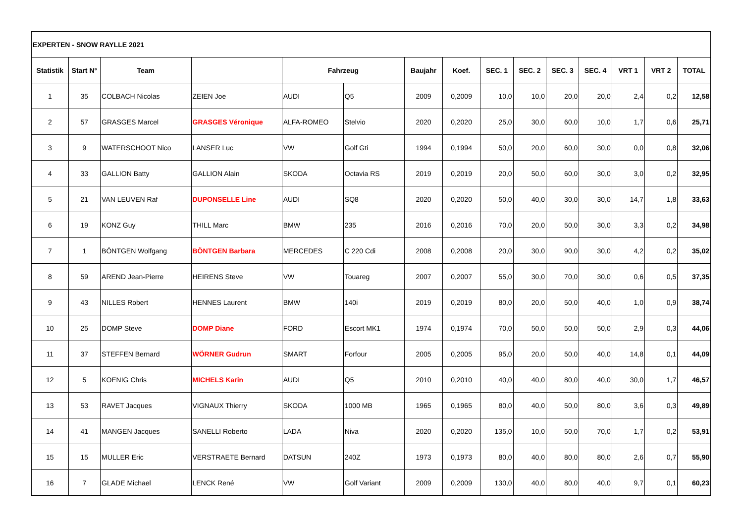| EXPERTEN - SNOW RAYLLE 2021 | | | | | | | | | | | | | | |
| --- | --- | --- | --- | --- | --- | --- | --- | --- | --- | --- | --- | --- | --- | --- |
| Statistik | Start N° | Team | | Fahrzeug | | Baujahr | Koef. | SEC. 1 | SEC. 2 | SEC. 3 | SEC. 4 | VRT 1 | VRT 2 | TOTAL |
| 1 | 35 | COLBACH Nicolas | ZEIEN Joe | AUDI | Q5 | 2009 | 0,2009 | 10,0 | 10,0 | 20,0 | 20,0 | 2,4 | 0,2 | 12,58 |
| 2 | 57 | GRASGES Marcel | GRASGES Véronique | ALFA-ROMEO | Stelvio | 2020 | 0,2020 | 25,0 | 30,0 | 60,0 | 10,0 | 1,7 | 0,6 | 25,71 |
| 3 | 9 | WATERSCHOOT Nico | LANSER Luc | VW | Golf Gti | 1994 | 0,1994 | 50,0 | 20,0 | 60,0 | 30,0 | 0,0 | 0,8 | 32,06 |
| 4 | 33 | GALLION Batty | GALLION Alain | SKODA | Octavia RS | 2019 | 0,2019 | 20,0 | 50,0 | 60,0 | 30,0 | 3,0 | 0,2 | 32,95 |
| 5 | 21 | VAN LEUVEN Raf | DUPONSELLE Line | AUDI | SQ8 | 2020 | 0,2020 | 50,0 | 40,0 | 30,0 | 30,0 | 14,7 | 1,8 | 33,63 |
| 6 | 19 | KONZ Guy | THILL Marc | BMW | 235 | 2016 | 0,2016 | 70,0 | 20,0 | 50,0 | 30,0 | 3,3 | 0,2 | 34,98 |
| 7 | 1 | BÖNTGEN Wolfgang | BÖNTGEN Barbara | MERCEDES | C 220 Cdi | 2008 | 0,2008 | 20,0 | 30,0 | 90,0 | 30,0 | 4,2 | 0,2 | 35,02 |
| 8 | 59 | AREND Jean-Pierre | HEIRENS Steve | VW | Touareg | 2007 | 0,2007 | 55,0 | 30,0 | 70,0 | 30,0 | 0,6 | 0,5 | 37,35 |
| 9 | 43 | NILLES Robert | HENNES Laurent | BMW | 140i | 2019 | 0,2019 | 80,0 | 20,0 | 50,0 | 40,0 | 1,0 | 0,9 | 38,74 |
| 10 | 25 | DOMP Steve | DOMP Diane | FORD | Escort MK1 | 1974 | 0,1974 | 70,0 | 50,0 | 50,0 | 50,0 | 2,9 | 0,3 | 44,06 |
| 11 | 37 | STEFFEN Bernard | WÖRNER Gudrun | SMART | Forfour | 2005 | 0,2005 | 95,0 | 20,0 | 50,0 | 40,0 | 14,8 | 0,1 | 44,09 |
| 12 | 5 | KOENIG Chris | MICHELS Karin | AUDI | Q5 | 2010 | 0,2010 | 40,0 | 40,0 | 80,0 | 40,0 | 30,0 | 1,7 | 46,57 |
| 13 | 53 | RAVET Jacques | VIGNAUX Thierry | SKODA | 1000 MB | 1965 | 0,1965 | 80,0 | 40,0 | 50,0 | 80,0 | 3,6 | 0,3 | 49,89 |
| 14 | 41 | MANGEN Jacques | SANELLI Roberto | LADA | Niva | 2020 | 0,2020 | 135,0 | 10,0 | 50,0 | 70,0 | 1,7 | 0,2 | 53,91 |
| 15 | 15 | MULLER Eric | VERSTRAETE Bernard | DATSUN | 240Z | 1973 | 0,1973 | 80,0 | 40,0 | 80,0 | 80,0 | 2,6 | 0,7 | 55,90 |
| 16 | 7 | GLADE Michael | LENCK René | VW | Golf Variant | 2009 | 0,2009 | 130,0 | 40,0 | 80,0 | 40,0 | 9,7 | 0,1 | 60,23 |